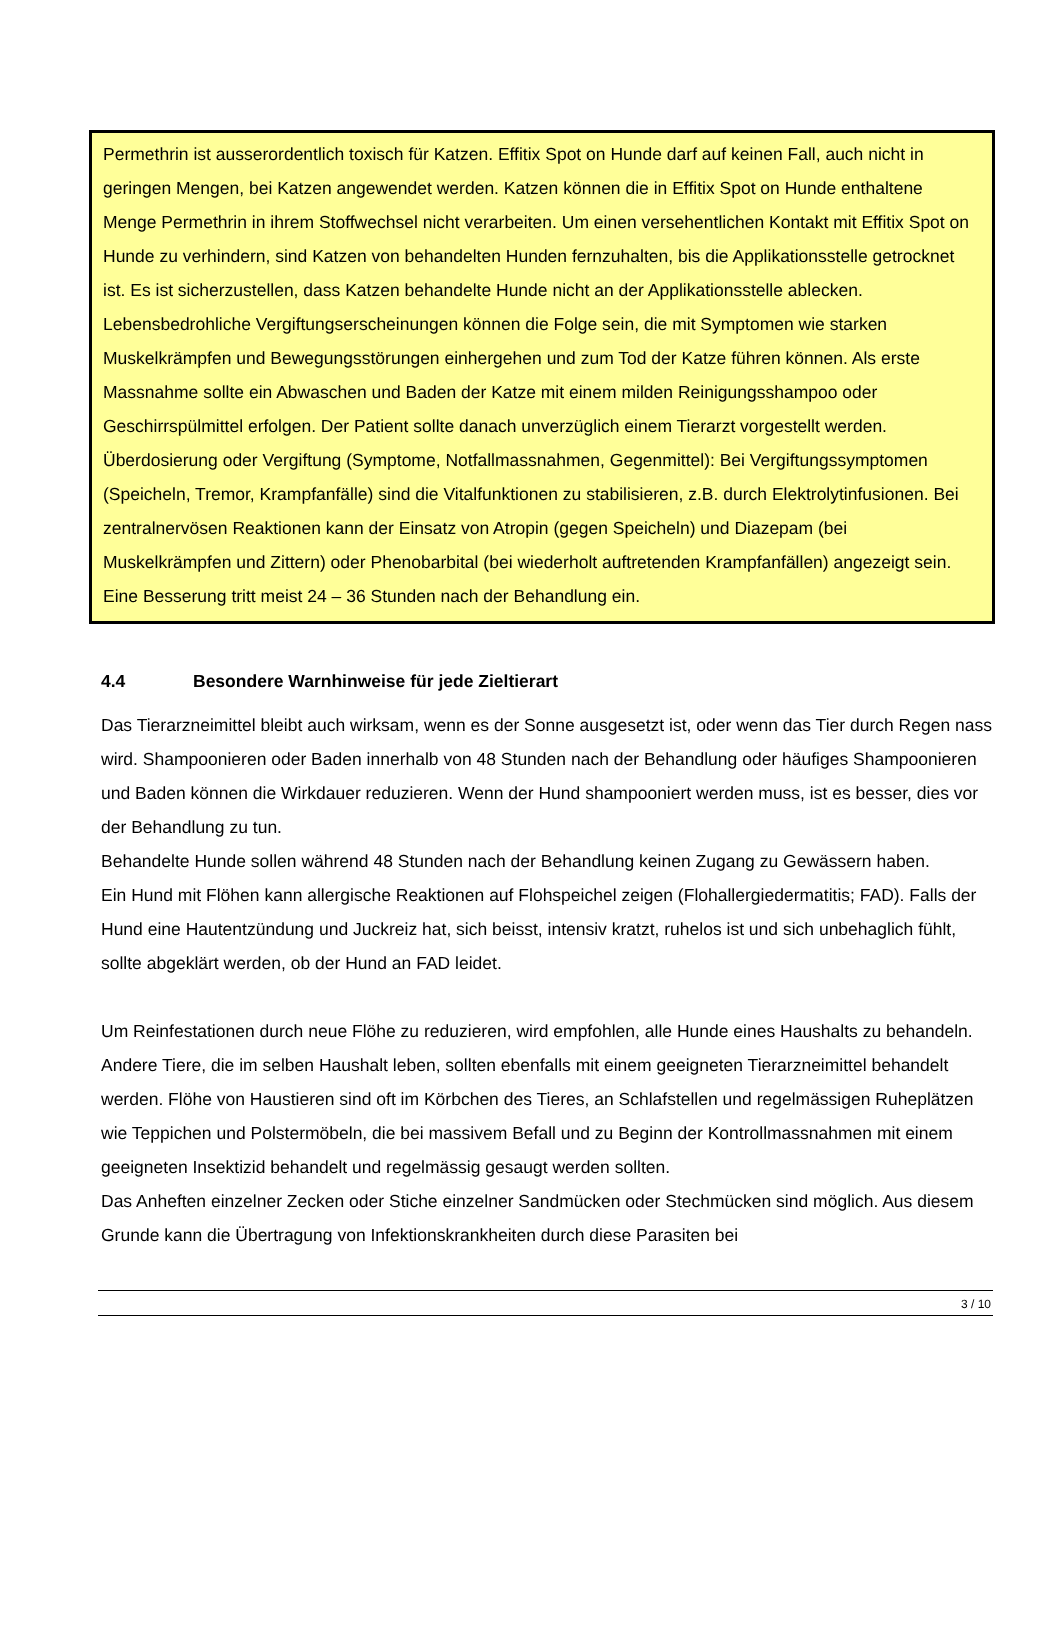Permethrin ist ausserordentlich toxisch für Katzen. Effitix Spot on Hunde darf auf keinen Fall, auch nicht in geringen Mengen, bei Katzen angewendet werden. Katzen können die in Effitix Spot on Hunde enthaltene Menge Permethrin in ihrem Stoffwechsel nicht verarbeiten. Um einen versehentlichen Kontakt mit Effitix Spot on Hunde zu verhindern, sind Katzen von behandelten Hunden fernzuhalten, bis die Applikationsstelle getrocknet ist. Es ist sicherzustellen, dass Katzen behandelte Hunde nicht an der Applikationsstelle ablecken. Lebensbedrohliche Vergiftungserscheinungen können die Folge sein, die mit Symptomen wie starken Muskelkrämpfen und Bewegungsstörungen einhergehen und zum Tod der Katze führen können. Als erste Massnahme sollte ein Abwaschen und Baden der Katze mit einem milden Reinigungsshampoo oder Geschirrspülmittel erfolgen. Der Patient sollte danach unverzüglich einem Tierarzt vorgestellt werden.
Überdosierung oder Vergiftung (Symptome, Notfallmassnahmen, Gegenmittel): Bei Vergiftungssymptomen (Speicheln, Tremor, Krampfanfälle) sind die Vitalfunktionen zu stabilisieren, z.B. durch Elektrolytinfusionen. Bei zentralnervösen Reaktionen kann der Einsatz von Atropin (gegen Speicheln) und Diazepam (bei Muskelkrämpfen und Zittern) oder Phenobarbital (bei wiederholt auftretenden Krampfanfällen) angezeigt sein. Eine Besserung tritt meist 24 – 36 Stunden nach der Behandlung ein.
4.4 Besondere Warnhinweise für jede Zieltierart
Das Tierarzneimittel bleibt auch wirksam, wenn es der Sonne ausgesetzt ist, oder wenn das Tier durch Regen nass wird. Shampoonieren oder Baden innerhalb von 48 Stunden nach der Behandlung oder häufiges Shampoonieren und Baden können die Wirkdauer reduzieren. Wenn der Hund shampooniert werden muss, ist es besser, dies vor der Behandlung zu tun.
Behandelte Hunde sollen während 48 Stunden nach der Behandlung keinen Zugang zu Gewässern haben.
Ein Hund mit Flöhen kann allergische Reaktionen auf Flohspeichel zeigen (Flohallergiedermatitis; FAD). Falls der Hund eine Hautentzündung und Juckreiz hat, sich beisst, intensiv kratzt, ruhelos ist und sich unbehaglich fühlt, sollte abgeklärt werden, ob der Hund an FAD leidet.
Um Reinfestationen durch neue Flöhe zu reduzieren, wird empfohlen, alle Hunde eines Haushalts zu behandeln. Andere Tiere, die im selben Haushalt leben, sollten ebenfalls mit einem geeigneten Tierarzneimittel behandelt werden. Flöhe von Haustieren sind oft im Körbchen des Tieres, an Schlafstellen und regelmässigen Ruheplätzen wie Teppichen und Polstermöbeln, die bei massivem Befall und zu Beginn der Kontrollmassnahmen mit einem geeigneten Insektizid behandelt und regelmässig gesaugt werden sollten.
Das Anheften einzelner Zecken oder Stiche einzelner Sandmücken oder Stechmücken sind möglich. Aus diesem Grunde kann die Übertragung von Infektionskrankheiten durch diese Parasiten bei
3 / 10